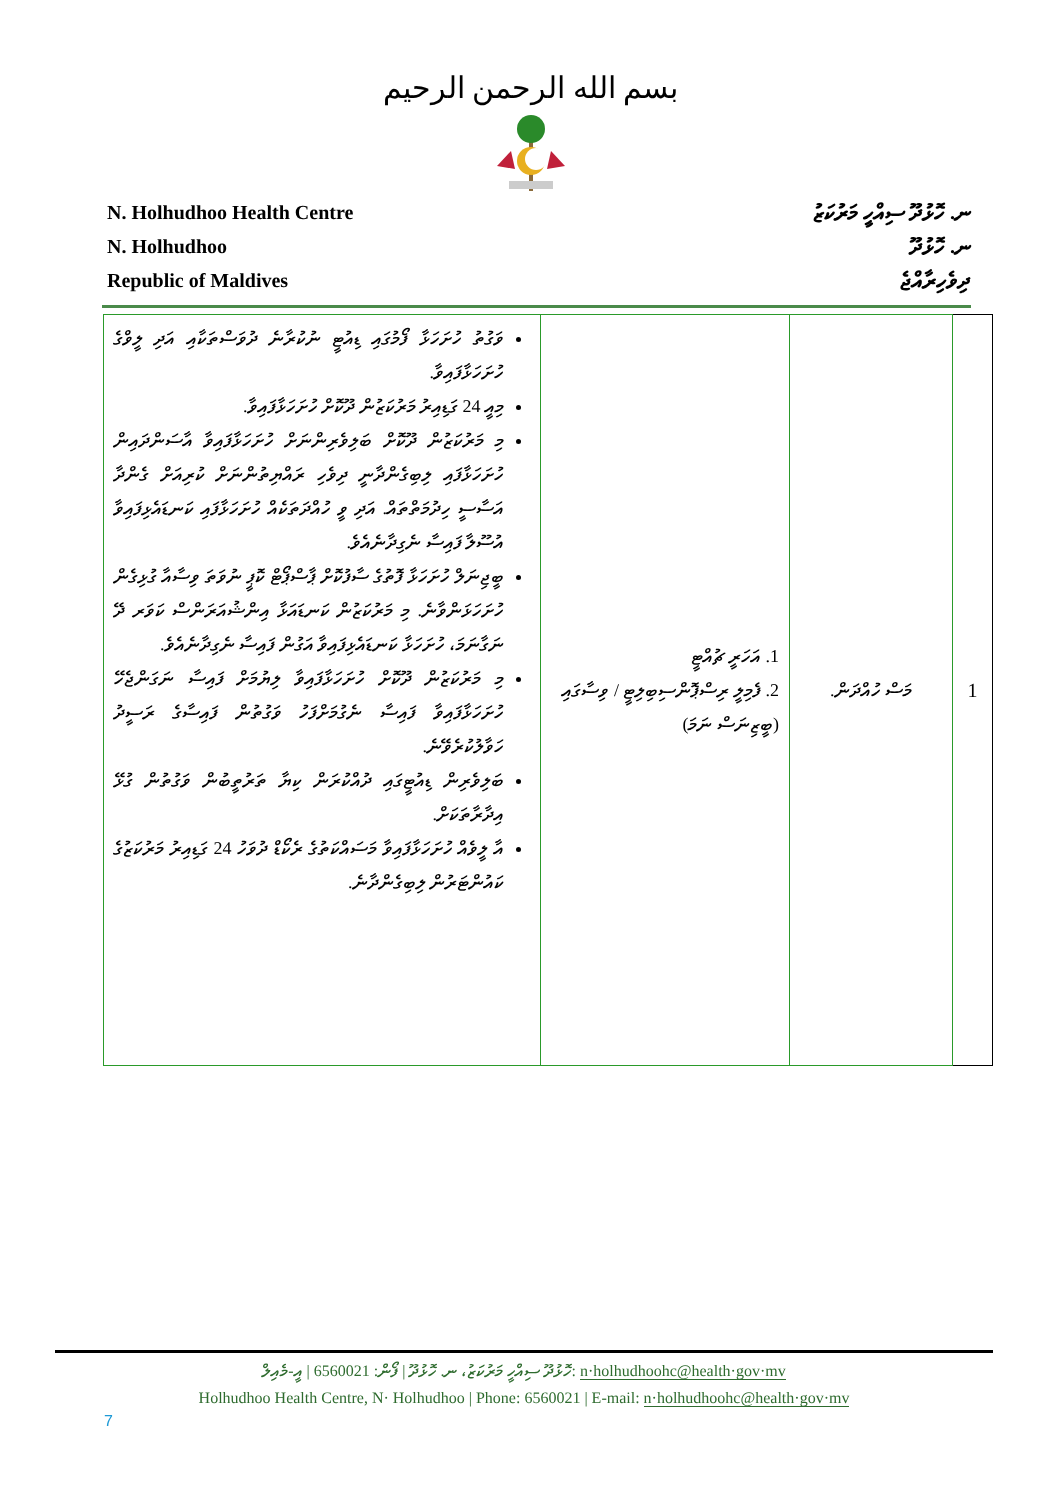بسم الله الرحمن الرحيم
N. Holhudhoo Health Centre
N. Holhudhoo
Republic of Maldives
ނ. ހޮޅުދޫ ސިއްހީ މަރުކަޒު
ނ. ހޮޅުދޫ
ދިވެހިރާއްޖެ
| ވަގުތު ހުށަހަޅާ ފޯމުގައި ޑިއުޓީ ނުކުރާނެ ދުވަސްތަކާއި އަދި ލީވްގެ ހުށަހަޅާފައިވާ. މިއީ 24 ގަޑިއިރު މަރުކަޒުން ދޫކޮށް ހުށަހަޅާފައިވާ. މި މަރުކަޒުން ދޫކޮށް ބަލިވެރިންނަށް ހުށަހަޅާފައިވާ އާސަންދައިން ހުށަހަޅާފައި ލިބިގެންދާނީ ދިވެހި ރައްޔިތުންނަށް ކުރިއަށް ގެންދާ އަސާސީ ހިދުމަތްތައް. އަދި ވީ ހުއްދަތަކެއް ހުށަހަޅާފައި ކަނޑައެޅިފައިވާ އުސޫލާ ފައިސާ ނެގިދާނެއެވެ. ބީޖިނަލް ހުށަހަޅާ ފޮތުގެ ސާފުކޮށް ޕާސްޕޯޓް ކޮޕީ ނުވަތަ ވިސާއާ ގުޅިގެން ހުށަހަޅަންވާނެ. މި މަރުކަޒުން ކަނޑައަޅާ އިންޝުއަރަންސް ކަވަރ ދޭ ނަގާނަމަ، ހުށަހަޅާ ކަނޑައެޅިފައިވާ އަގުން ފައިސާ ނެގިދާނެއެވެ. މި މަރުކަޒުން ދޫކޮށް ހުށަހަޅާފައިވާ ލިޔުމަށް ފައިސާ ނަގަންޖެހޭ ހުށަހަޅާފައިވާ ފައިސާ ނެގުމަށްފަހު ވަގުތުން ފައިސާގެ ރަސީދު ހަވާލުކުރެވޭނެ. ބަލިވެރިން ޑިއުޓީގައި ދުއްކުރަން ކިޔާ ތަރުތީބުން ވަގުތުން ގުޅޭ އިދާރާތަކަށް. އާ ލީވެއް ހުށަހަޅާފައިވާ މަސައްކަތުގެ ރެކޯޑް ދުވަހު 24 ގަޑިއިރު މަރުކަޒުގެ ކައުންޓަރުން ލިބިގެންދާނެ. | 1. އަހަރީ ޗުއްޓީ 2. ފެމިލީ ރިސްޕޮންސިބިލިޓީ / ވިސާގައި (ބީޒިނަސް ނަމަ) | މަސް ހުއްދަން. | 1 |
ހޮޅުދޫ ސިއްހީ މަރުކަޒު، ނ. ހޮޅުދޫ | ފޯން: 6560021 | އީ-މެއިލް: n·holhudhoohc@health·gov·mv
Holhudhoo Health Centre, N· Holhudhoo | Phone: 6560021 | E-mail: n·holhudhoohc@health·gov·mv
7